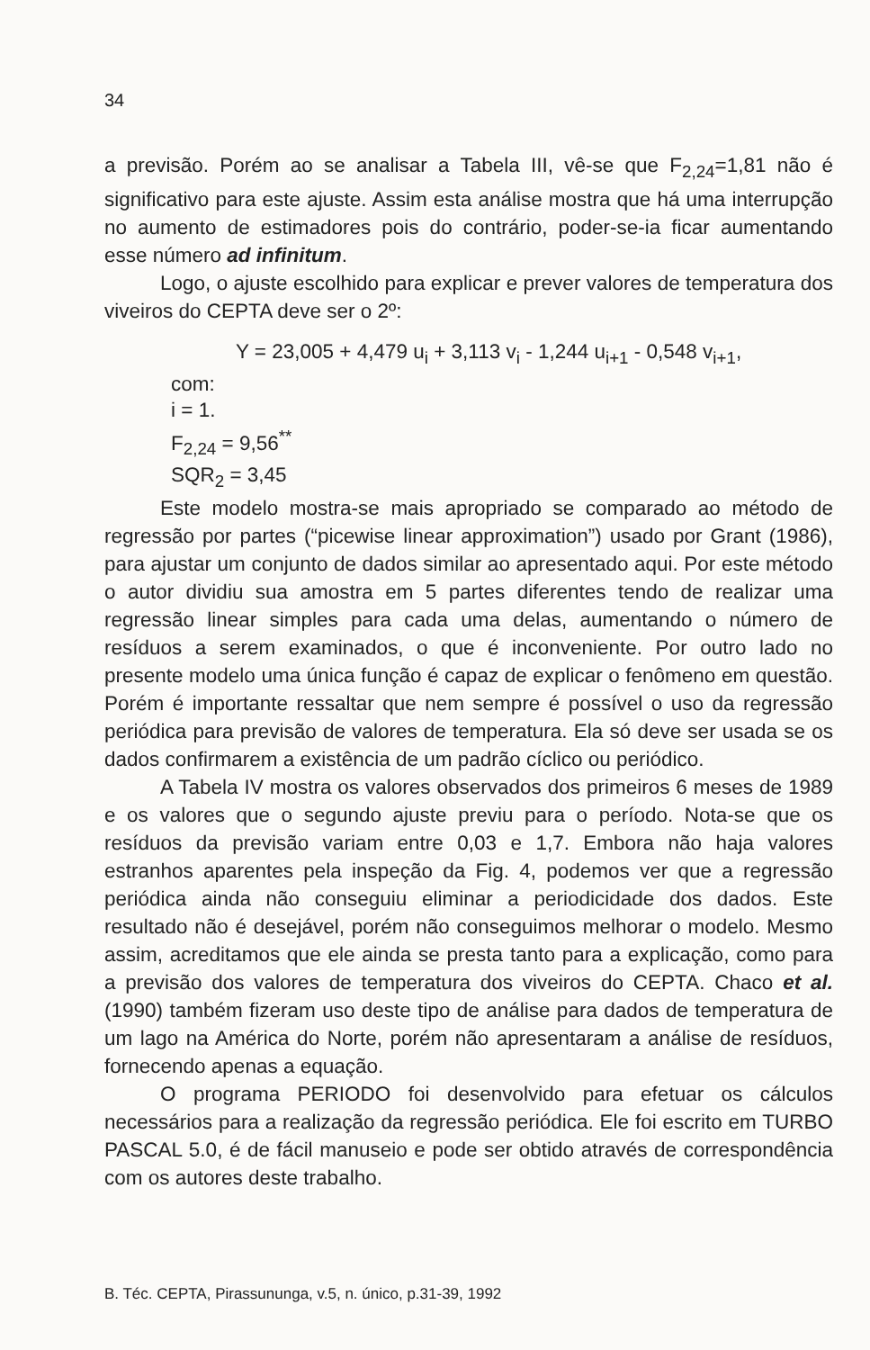34
a previsão. Porém ao se analisar a Tabela III, vê-se que F<sub>2,24</sub>=1,81 não é significativo para este ajuste. Assim esta análise mostra que há uma interrupção no aumento de estimadores pois do contrário, poder-se-ia ficar aumentando esse número ad infinitum.
Logo, o ajuste escolhido para explicar e prever valores de temperatura dos viveiros do CEPTA deve ser o 2º:
Y = 23,005 + 4,479 u<sub>i</sub> + 3,113 v<sub>i</sub> - 1,244 u<sub>i+1</sub> - 0,548 v<sub>i+1</sub>,
com:
i = 1.
F<sub>2,24</sub> = 9,56<sup>**</sup>
SQR<sub>2</sub> = 3,45
Este modelo mostra-se mais apropriado se comparado ao método de regressão por partes (“picewise linear approximation”) usado por Grant (1986), para ajustar um conjunto de dados similar ao apresentado aqui. Por este método o autor dividiu sua amostra em 5 partes diferentes tendo de realizar uma regressão linear simples para cada uma delas, aumentando o número de resíduos a serem examinados, o que é inconveniente. Por outro lado no presente modelo uma única função é capaz de explicar o fenômeno em questão. Porém é importante ressaltar que nem sempre é possível o uso da regressão periódica para previsão de valores de temperatura. Ela só deve ser usada se os dados confirmarem a existência de um padrão cíclico ou periódico.
A Tabela IV mostra os valores observados dos primeiros 6 meses de 1989 e os valores que o segundo ajuste previu para o período. Nota-se que os resíduos da previsão variam entre 0,03 e 1,7. Embora não haja valores estranhos aparentes pela inspeção da Fig. 4, podemos ver que a regressão periódica ainda não conseguiu eliminar a periodicidade dos dados. Este resultado não é desejável, porém não conseguimos melhorar o modelo. Mesmo assim, acreditamos que ele ainda se presta tanto para a explicação, como para a previsão dos valores de temperatura dos viveiros do CEPTA. Chaco et al. (1990) também fizeram uso deste tipo de análise para dados de temperatura de um lago na América do Norte, porém não apresentaram a análise de resíduos, fornecendo apenas a equação.
O programa PERIODO foi desenvolvido para efetuar os cálculos necessários para a realização da regressão periódica. Ele foi escrito em TURBO PASCAL 5.0, é de fácil manuseio e pode ser obtido através de correspondência com os autores deste trabalho.
B. Téc. CEPTA, Pirassununga, v.5, n. único, p.31-39, 1992